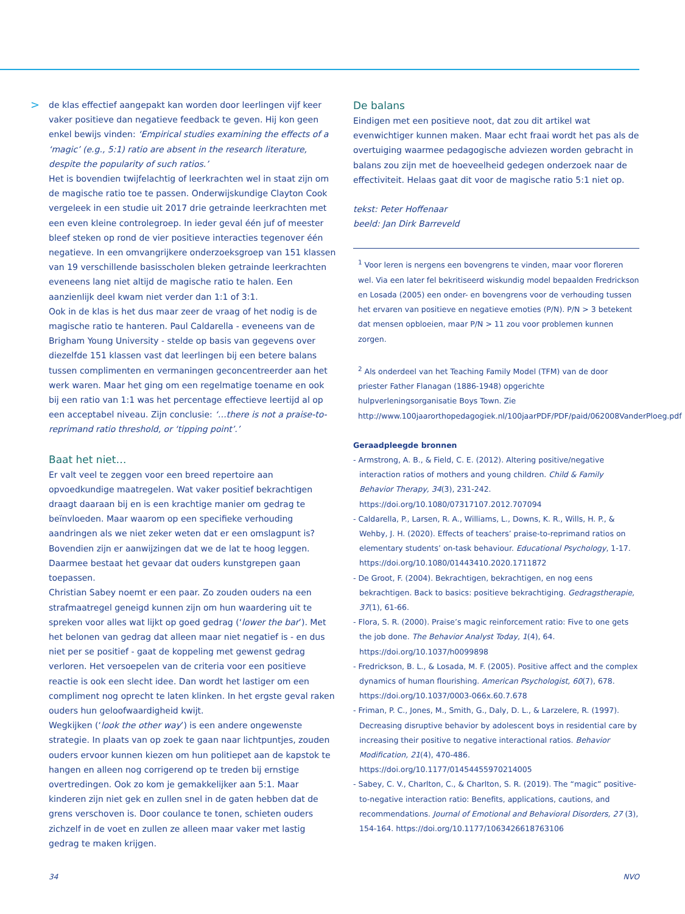>
de klas effectief aangepakt kan worden door leerlingen vijf keer vaker positieve dan negatieve feedback te geven. Hij kon geen enkel bewijs vinden: ‘Empirical studies examining the effects of a ‘magic’ (e.g., 5:1) ratio are absent in the research literature, despite the popularity of such ratios.’
Het is bovendien twijfelachtig of leerkrachten wel in staat zijn om de magische ratio toe te passen. Onderwijskundige Clayton Cook vergeleek in een studie uit 2017 drie getrainde leerkrachten met een even kleine controlegroep. In ieder geval één juf of meester bleef steken op rond de vier positieve interacties tegenover één negatieve. In een omvangrijkere onderzoeksgroep van 151 klassen van 19 verschillende basisscholen bleken getrainde leerkrachten eveneens lang niet altijd de magische ratio te halen. Een aanzienlijk deel kwam niet verder dan 1:1 of 3:1.
Ook in de klas is het dus maar zeer de vraag of het nodig is de magische ratio te hanteren. Paul Caldarella - eveneens van de Brigham Young University - stelde op basis van gegevens over diezelfde 151 klassen vast dat leerlingen bij een betere balans tussen complimenten en vermaningen geconcentreerder aan het werk waren. Maar het ging om een regelmatige toename en ook bij een ratio van 1:1 was het percentage effectieve leertijd al op een acceptabel niveau. Zijn conclusie: ‘…there is not a praise-to-reprimand ratio threshold, or ‘tipping point’.’
Baat het niet…
Er valt veel te zeggen voor een breed repertoire aan opvoedkundige maatregelen. Wat vaker positief bekrachtigen draagt daaraan bij en is een krachtige manier om gedrag te beïnvloeden. Maar waarom op een specifieke verhouding aandringen als we niet zeker weten dat er een omslagpunt is? Bovendien zijn er aanwijzingen dat we de lat te hoog leggen. Daarmee bestaat het gevaar dat ouders kunstgrepen gaan toepassen.
Christian Sabey noemt er een paar. Zo zouden ouders na een strafmaatregel geneigd kunnen zijn om hun waardering uit te spreken voor alles wat lijkt op goed gedrag (‘lower the bar’). Met het belonen van gedrag dat alleen maar niet negatief is - en dus niet per se positief - gaat de koppeling met gewenst gedrag verloren. Het versoepelen van de criteria voor een positieve reactie is ook een slecht idee. Dan wordt het lastiger om een compliment nog oprecht te laten klinken. In het ergste geval raken ouders hun geloofwaardigheid kwijt.
Wegkijken (‘look the other way’) is een andere ongewenste strategie. In plaats van op zoek te gaan naar lichtpuntjes, zouden ouders ervoor kunnen kiezen om hun politiepet aan de kapstok te hangen en alleen nog corrigerend op te treden bij ernstige overtredingen. Ook zo kom je gemakkelijker aan 5:1. Maar kinderen zijn niet gek en zullen snel in de gaten hebben dat de grens verschoven is. Door coulance te tonen, schieten ouders zichzelf in de voet en zullen ze alleen maar vaker met lastig gedrag te maken krijgen.
De balans
Eindigen met een positieve noot, dat zou dit artikel wat evenwichtiger kunnen maken. Maar echt fraai wordt het pas als de overtuiging waarmee pedagogische adviezen worden gebracht in balans zou zijn met de hoeveelheid gedegen onderzoek naar de effectiviteit. Helaas gaat dit voor de magische ratio 5:1 niet op.
tekst: Peter Hoffenaar
beeld: Jan Dirk Barreveld
<sup>1</sup> Voor leren is nergens een bovengrens te vinden, maar voor floreren wel. Via een later fel bekritiseerd wiskundig model bepaalden Fredrickson en Losada (2005) een onder- en bovengrens voor de verhouding tussen het ervaren van positieve en negatieve emoties (P/N). P/N > 3 betekent dat mensen opbloeien, maar P/N > 11 zou voor problemen kunnen zorgen.
<sup>2</sup> Als onderdeel van het Teaching Family Model (TFM) van de door priester Father Flanagan (1886-1948) opgerichte hulpverleningsorganisatie Boys Town. Zie http://www.100jaarorthopedagogiek.nl/100jaarPDF/PDF/paid/062008VanderPloeg.pdf
Geraadpleegde bronnen
- Armstrong, A. B., & Field, C. E. (2012). Altering positive/negative interaction ratios of mothers and young children. Child & Family Behavior Therapy, 34(3), 231-242. https://doi.org/10.1080/07317107.2012.707094
- Caldarella, P., Larsen, R. A., Williams, L., Downs, K. R., Wills, H. P., & Wehby, J. H. (2020). Effects of teachers’ praise-to-reprimand ratios on elementary students’ on-task behaviour. Educational Psychology, 1-17. https://doi.org/10.1080/01443410.2020.1711872
- De Groot, F. (2004). Bekrachtigen, bekrachtigen, en nog eens bekrachtigen. Back to basics: positieve bekrachtiging. Gedragstherapie, 37(1), 61-66.
- Flora, S. R. (2000). Praise’s magic reinforcement ratio: Five to one gets the job done. The Behavior Analyst Today, 1(4), 64. https://doi.org/10.1037/h0099898
- Fredrickson, B. L., & Losada, M. F. (2005). Positive affect and the complex dynamics of human flourishing. American Psychologist, 60(7), 678. https://doi.org/10.1037/0003-066x.60.7.678
- Friman, P. C., Jones, M., Smith, G., Daly, D. L., & Larzelere, R. (1997). Decreasing disruptive behavior by adolescent boys in residential care by increasing their positive to negative interactional ratios. Behavior Modification, 21(4), 470-486. https://doi.org/10.1177/01454455970214005
- Sabey, C. V., Charlton, C., & Charlton, S. R. (2019). The “magic” positive-to-negative interaction ratio: Benefits, applications, cautions, and recommendations. Journal of Emotional and Behavioral Disorders, 27 (3), 154-164. https://doi.org/10.1177/1063426618763106
34 NVO